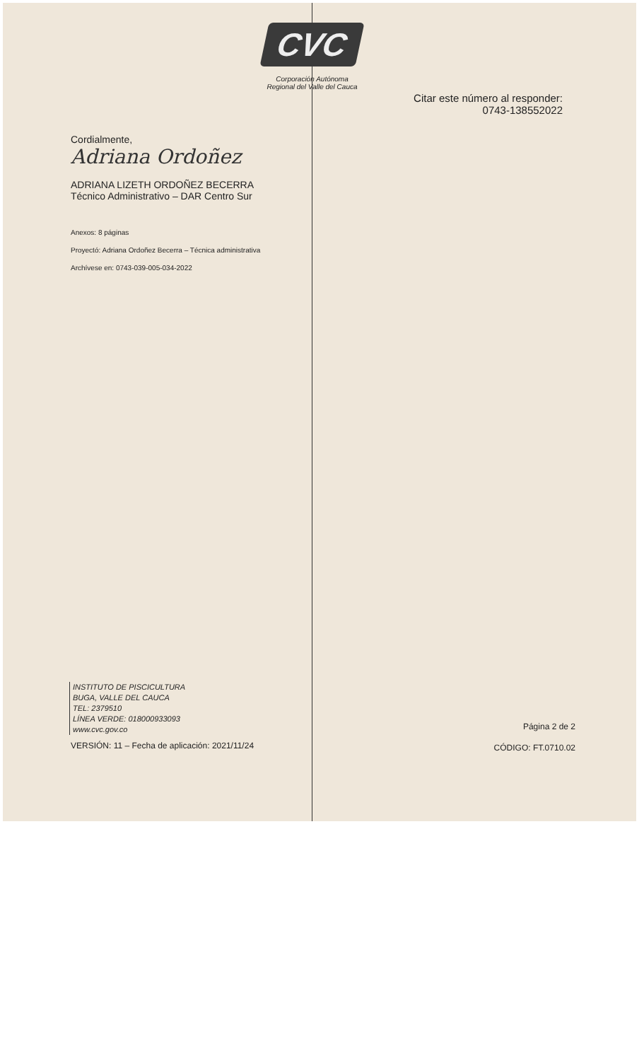CVC
Corporación Autónoma
Regional del Valle del Cauca
Citar este número al responder:
0743-138552022
Cordialmente,
Adriana Ordoñez
ADRIANA LIZETH ORDOÑEZ BECERRA
Técnico Administrativo – DAR Centro Sur
Anexos: 8 páginas
Proyectó: Adriana Ordoñez Becerra – Técnica administrativa
Archívese en: 0743-039-005-034-2022
INSTITUTO DE PISCICULTURA
BUGA, VALLE DEL CAUCA
TEL: 2379510
LÍNEA VERDE: 018000933093
www.cvc.gov.co
VERSIÓN: 11 – Fecha de aplicación: 2021/11/24
Página 2 de 2
CÓDIGO: FT.0710.02